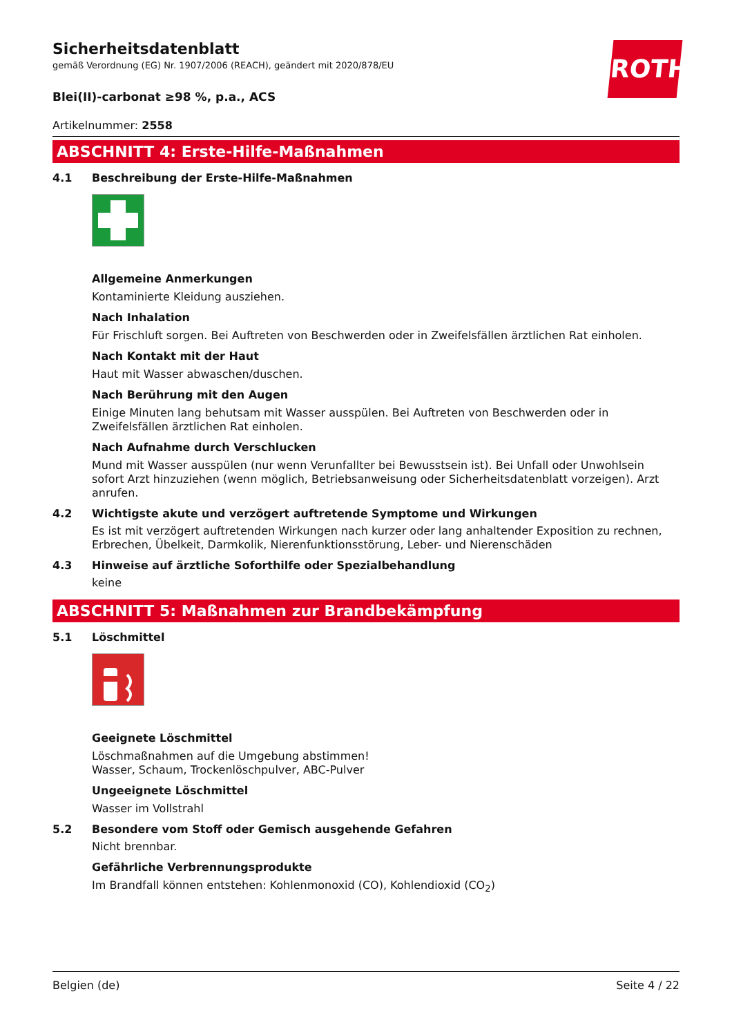ROTH
Sicherheitsdatenblatt
gemäß Verordnung (EG) Nr. 1907/2006 (REACH), geändert mit 2020/878/EU
Blei(II)-carbonat ≥98 %, p.a., ACS
Artikelnummer: 2558
ABSCHNITT 4: Erste-Hilfe-Maßnahmen
4.1 Beschreibung der Erste-Hilfe-Maßnahmen
Allgemeine Anmerkungen
Kontaminierte Kleidung ausziehen.
Nach Inhalation
Für Frischluft sorgen. Bei Auftreten von Beschwerden oder in Zweifelsfällen ärztlichen Rat einholen.
Nach Kontakt mit der Haut
Haut mit Wasser abwaschen/duschen.
Nach Berührung mit den Augen
Einige Minuten lang behutsam mit Wasser ausspülen. Bei Auftreten von Beschwerden oder in Zweifelsfällen ärztlichen Rat einholen.
Nach Aufnahme durch Verschlucken
Mund mit Wasser ausspülen (nur wenn Verunfallter bei Bewusstsein ist). Bei Unfall oder Unwohlsein sofort Arzt hinzuziehen (wenn möglich, Betriebsanweisung oder Sicherheitsdatenblatt vorzeigen). Arzt anrufen.
4.2 Wichtigste akute und verzögert auftretende Symptome und Wirkungen
Es ist mit verzögert auftretenden Wirkungen nach kurzer oder lang anhaltender Exposition zu rechnen, Erbrechen, Übelkeit, Darmkolik, Nierenfunktionsstörung, Leber- und Nierenschäden
4.3 Hinweise auf ärztliche Soforthilfe oder Spezialbehandlung
keine
ABSCHNITT 5: Maßnahmen zur Brandbekämpfung
5.1 Löschmittel
Geeignete Löschmittel
Löschmaßnahmen auf die Umgebung abstimmen!
Wasser, Schaum, Trockenlöschpulver, ABC-Pulver
Ungeeignete Löschmittel
Wasser im Vollstrahl
5.2 Besondere vom Stoff oder Gemisch ausgehende Gefahren
Nicht brennbar.
Gefährliche Verbrennungsprodukte
Im Brandfall können entstehen: Kohlenmonoxid (CO), Kohlendioxid (CO<sub>2</sub>)
Belgien (de) Seite 4 / 22